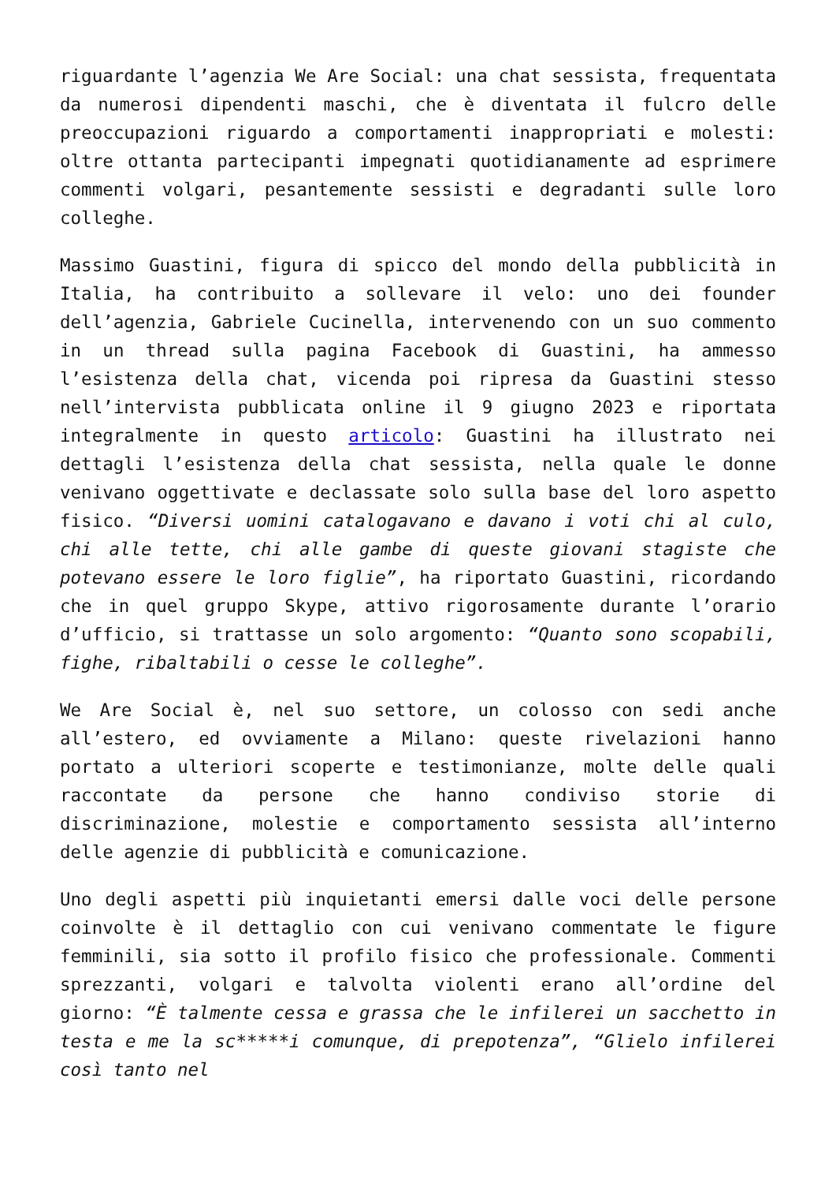riguardante l’agenzia We Are Social: una chat sessista, frequentata da numerosi dipendenti maschi, che è diventata il fulcro delle preoccupazioni riguardo a comportamenti inappropriati e molesti: oltre ottanta partecipanti impegnati quotidianamente ad esprimere commenti volgari, pesantemente sessisti e degradanti sulle loro colleghe.
Massimo Guastini, figura di spicco del mondo della pubblicità in Italia, ha contribuito a sollevare il velo: uno dei founder dell’agenzia, Gabriele Cucinella, intervenendo con un suo commento in un thread sulla pagina Facebook di Guastini, ha ammesso l’esistenza della chat, vicenda poi ripresa da Guastini stesso nell’intervista pubblicata online il 9 giugno 2023 e riportata integralmente in questo articolo: Guastini ha illustrato nei dettagli l’esistenza della chat sessista, nella quale le donne venivano oggettivate e declassate solo sulla base del loro aspetto fisico. “Diversi uomini catalogavano e davano i voti chi al culo, chi alle tette, chi alle gambe di queste giovani stagiste che potevano essere le loro figlie”, ha riportato Guastini, ricordando che in quel gruppo Skype, attivo rigorosamente durante l’orario d’ufficio, si trattasse un solo argomento: “Quanto sono scopabili, fighe, ribaltabili o cesse le colleghe”.
We Are Social è, nel suo settore, un colosso con sedi anche all’estero, ed ovviamente a Milano: queste rivelazioni hanno portato a ulteriori scoperte e testimonianze, molte delle quali raccontate da persone che hanno condiviso storie di discriminazione, molestie e comportamento sessista all’interno delle agenzie di pubblicità e comunicazione.
Uno degli aspetti più inquietanti emersi dalle voci delle persone coinvolte è il dettaglio con cui venivano commentate le figure femminili, sia sotto il profilo fisico che professionale. Commenti sprezzanti, volgari e talvolta violenti erano all’ordine del giorno: “È talmente cessa e grassa che le infilerei un sacchetto in testa e me la sc*****i comunque, di prepotenza”, “Glielo infilerei così tanto nel